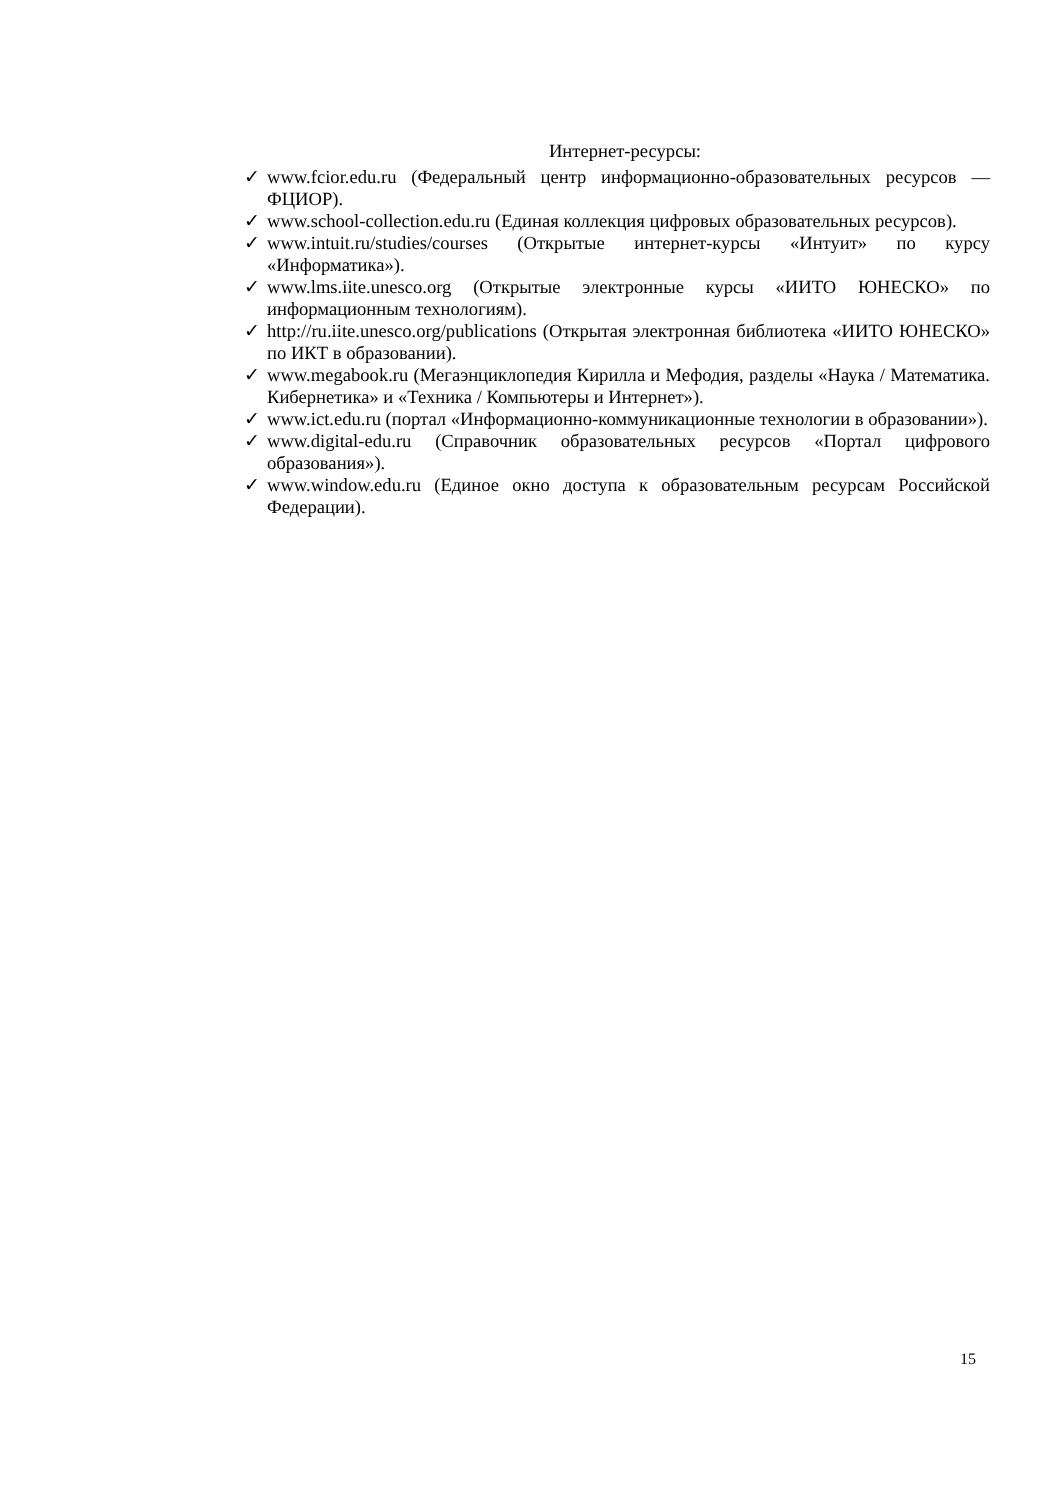Интернет-ресурсы:
✓ www.fcior.edu.ru (Федеральный центр информационно-образовательных ресурсов — ФЦИОР).
✓ www.school-collection.edu.ru (Единая коллекция цифровых образовательных ресурсов).
✓ www.intuit.ru/studies/courses (Открытые интернет-курсы «Интуит» по курсу «Информатика»).
✓ www.lms.iite.unesco.org (Открытые электронные курсы «ИИТО ЮНЕСКО» по информационным технологиям).
✓ http://ru.iite.unesco.org/publications (Открытая электронная библиотека «ИИТО ЮНЕСКО» по ИКТ в образовании).
✓ www.megabook.ru (Мегаэнциклопедия Кирилла и Мефодия, разделы «Наука / Математика. Кибернетика» и «Техника / Компьютеры и Интернет»).
✓ www.ict.edu.ru (портал «Информационно-коммуникационные технологии в образовании»).
✓ www.digital-edu.ru (Справочник образовательных ресурсов «Портал цифрового образования»).
✓ www.window.edu.ru (Единое окно доступа к образовательным ресурсам Российской Федерации).
15